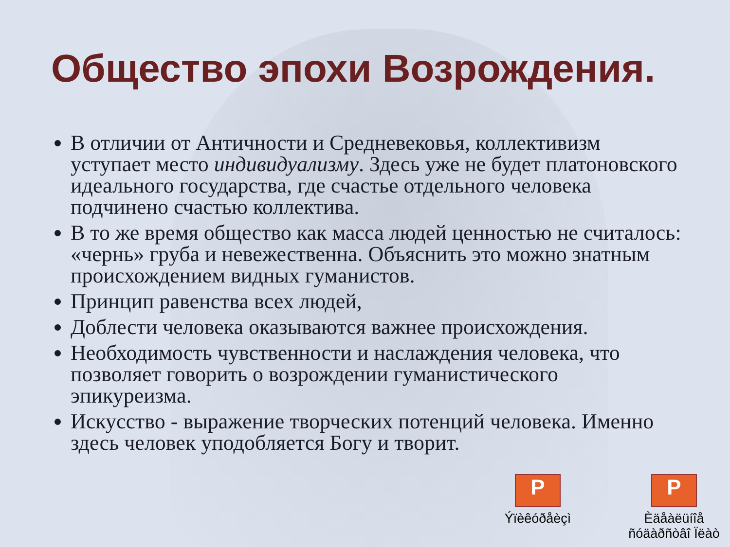Общество эпохи Возрождения.
В отличии от Античности и Средневековья, коллективизм уступает место индивидуализму. Здесь уже не будет платоновского идеального государства, где счастье отдельного человека подчинено счастью коллектива.
В то же время общество как масса людей ценностью не считалось: «чернь» груба и невежественна. Объяснить это можно знатным происхождением видных гуманистов.
Принцип равенства всех людей,
Доблести человека оказываются важнее происхождения.
Необходимость чувственности и наслаждения человека, что позволяет говорить о возрождении гуманистического эпикуреизма.
Искусство - выражение творческих потенций человека. Именно здесь человек уподобляется Богу и творит.
P
Ýïèêóðåèçì
P
Èäåàëüíîå ñóäàðñòâî Ïëàò